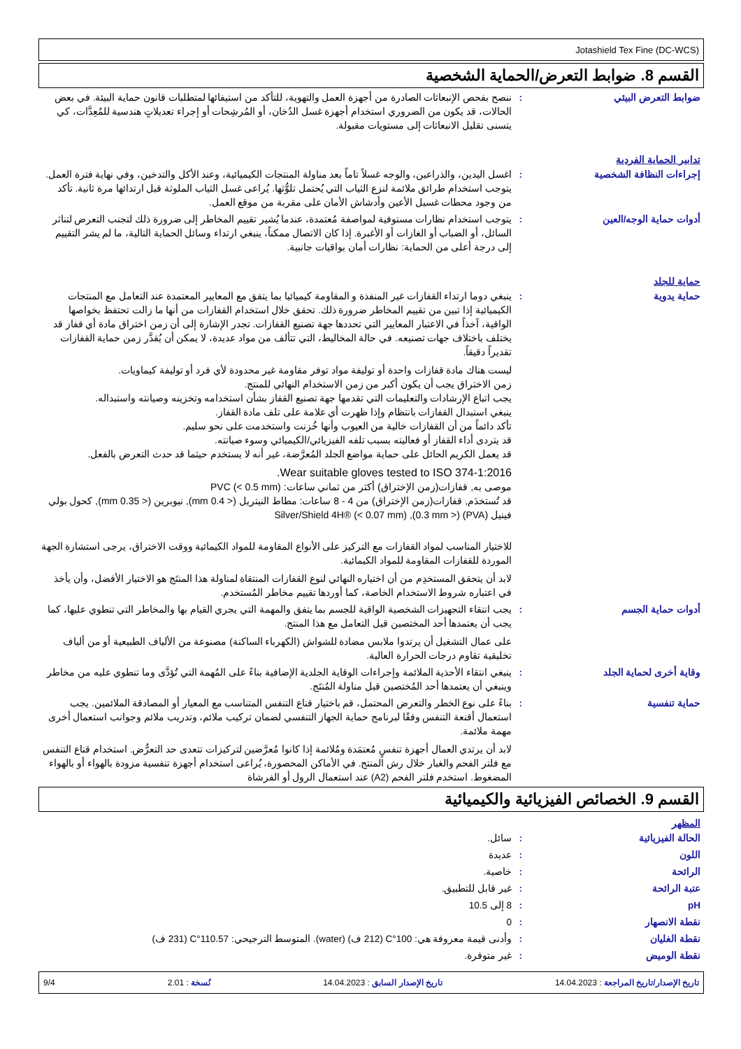Jotashield Tex Fine (DC-WCS)
القسم 8. ضوابط التعرض/الحماية الشخصية
ضوابط التعرض البيئي : ننصح بفحص الإنبعاثات الصادرة من أجهزة العمل والتهوية، للتأكد من استيفائها لمتطلبات قانون حماية البيئة. في بعض الحالات، قد يكون من الضروري استخدام أجهزة غسل الدُخان، أو المُرشِحات أو إجراء تعديلاتٍ هندسية للمُعِدَّات، كي يتسنى تقليل الانبعاثات إلى مستويات مقبولة.
تدابير الحماية الفردية
إجراءات النظافة الشخصية : اغسل اليدين، والذراعين، والوجه غسلاً تاماً بعد مناولة المنتجات الكيميائية، وعند الأكل والتدخين، وفي نهاية فترة العمل. يتوجب استخدام طرائق ملائمة لنزع الثياب التي يُحتمل تلوُّثها. يُراعى غسل الثياب الملوثة قبل ارتدائها مرة ثانية. تأكد من وجود محطات غسيل الأعين وأدشاش الأمان على مقربة من موقع العمل.
أدوات حماية الوجه/العين : يتوجب استخدام نظارات مستوفية لمواصفة مُعتمدة، عندما يُشير تقييم المخاطر إلى ضرورة ذلك لتجنب التعرض لتناثر السائل، أو الضباب أو الغازات أو الأغبرة. إذا كان الاتصال ممكناً، ينبغي ارتداء وسائل الحماية التالية، ما لم يشر التقييم إلى درجة أعلى من الحماية: نظارات أمان بواقيات جانبية.
حماية للجلد
حماية يدوية : ينبغي دوما ارتداء القفازات غير المنفذة و المقاومة كيميائيا بما يتفق مع المعايير المعتمدة عند التعامل مع المنتجات الكيميائية إذا تبين من تقييم المخاطر ضرورة ذلك. تحقق خلال استخدام القفازات من أنها ما زالت تحتفظ بخواصها الواقية، آخذاً في الاعتبار المعايير التي تحددها جهة تصنيع القفازات. تجدر الإشارة إلى أن زمن اختراق مادة أي قفاز قد يختلف باختلاف جهات تصنيعه. في حالة المخاليط، التي تتألف من مواد عديدة، لا يمكن أن يُقدَّر زمن حماية القفازات تقديراً دقيقاً.
ليست هناك مادة قفازات واحدة أو توليفة مواد توفر مقاومة غير محدودة لأي فرد أو توليفة كيماويات.
زمن الاختراق يجب أن يكون أكبر من زمن الاستخدام النهائي للمنتج.
يجب اتباع الإرشادات والتعليمات التي تقدمها جهة تصنيع القفاز بشأن استخدامه وتخزينه وصيانته واستبداله.
ينبغي استبدال القفازات بانتظام وإذا ظهرت أي علامة على تلف مادة القفاز.
تأكد دائماً من أن القفازات خالية من العيوب وأنها خُزنت واستخدمت على نحو سليم.
قد يتردى أداء القفاز أو فعاليته بسبب تلفه الفيزيائي/الكيميائي وسوء صيانته.
قد يعمل الكريم الحائل على حماية مواضع الجلد المُعرَّضة، غير أنه لا يستخدم حيثما قد حدث التعرض بالفعل.
Wear suitable gloves tested to ISO 374-1:2016.
موصى به, قفازات(زمن الإختراق) أكثر من ثماني ساعات: PVC (< 0.5 mm)
قد تُستخدَم, قفازات(زمن الإختراق) من 4 - 8 ساعات: مطاط النيتريل (<‏ 0.4 mm), نيوبرين (< 0.35 mm), كحول بولي فينيل (PVA) (< 0.3 mm), Silver/Shield 4H® (< 0.07 mm)
للاختيار المناسب لمواد القفازات مع التركيز على الأنواع المقاومة للمواد الكيمائية ووقت الاختراق، يرجى استشارة الجهة الموردة للقفازات المقاومة للمواد الكيمائية.
لابد أن يتحقق المستخدِم من أن اختياره النهائي لنوع القفازات المنتقاة لمناولة هذا المنتَج هو الاختيار الأفضل، وأن يأخذ في اعتباره شروط الاستخدام الخاصة، كما أوردها تقييم مخاطر المُستخدم.
أدوات حماية الجسم : يجب انتقاء التجهيزات الشخصية الواقية للجسم بما يتفق والمهمة التي يجري القيام بها والمخاطر التي تنطوي عليها، كما يجب أن يعتمدها أحد المختصين قبل التعامل مع هذا المنتج.
على عمال التشغيل أن يرتدوا ملابس مضادة للشواش (الكهرباء الساكنة) مصنوعة من الألياف الطبيعية أو من ألياف تخليقية تقاوم درجات الحرارة العالية.
وقاية أخرى لحماية الجلد : ينبغي انتقاء الأحذية الملائمة وإجراءات الوقاية الجلدية الإضافية بناءً على المُهمة التي تُؤدَّى وما تنطوي عليه من مخاطر وينبغي أن يعتمدها أحد المُختصين قبل مناولة المُنتَج.
حماية تنفسية : بناءً على نوع الخطر والتعرض المحتمل، قم باختيار قناع التنفس المتناسب مع المعيار أو المصادقة الملائمين. يجب استعمال أقنعة التنفس وفقًا لبرنامج حماية الجهاز التنفسي لضمان تركيب ملائم، وتدريب ملائم وجوانب استعمال أخرى مهمة ملائمة.
لابد أن يرتدي العمال أجهزة تنفسٍ مُعتمَدة ومُلائمة إذا كانوا مُعرَّضين لتركيزات تتعدى حد التعرُّض. استخدام قناع التنفس مع فلتر الفحم والغبار خلال رش المنتج. في الأماكن المحصورة، يُراعى استخدام أجهزة تنفسية مزودة بالهواء أو بالهواء المضغوط. استخدم فلتر الفحم (A2) عند استعمال الرول أو الفرشاة
القسم 9. الخصائص الفيزيائية والكيميائية
المظهر
الحالة الفيزيائية : سائل.
اللون : عديدة
الرائحة : خاصية.
عتبة الرائحة : غير قابل للتطبيق.
pH : 8 إلى 10.5
نقطة الانصهار : 0
نقطة الغليان : وأدنى قيمة معروفة هي: 100°C (212 ف) (water). المتوسط الترجيحي: 110.57°C (231 ف)
نقطة الوميض : غير متوفرة.
تاريخ الإصدار/تاريخ المراجعة : 14.04.2023 تاريخ الإصدار السابق : 14.04.2023 نُسخة : 2.01 9/4